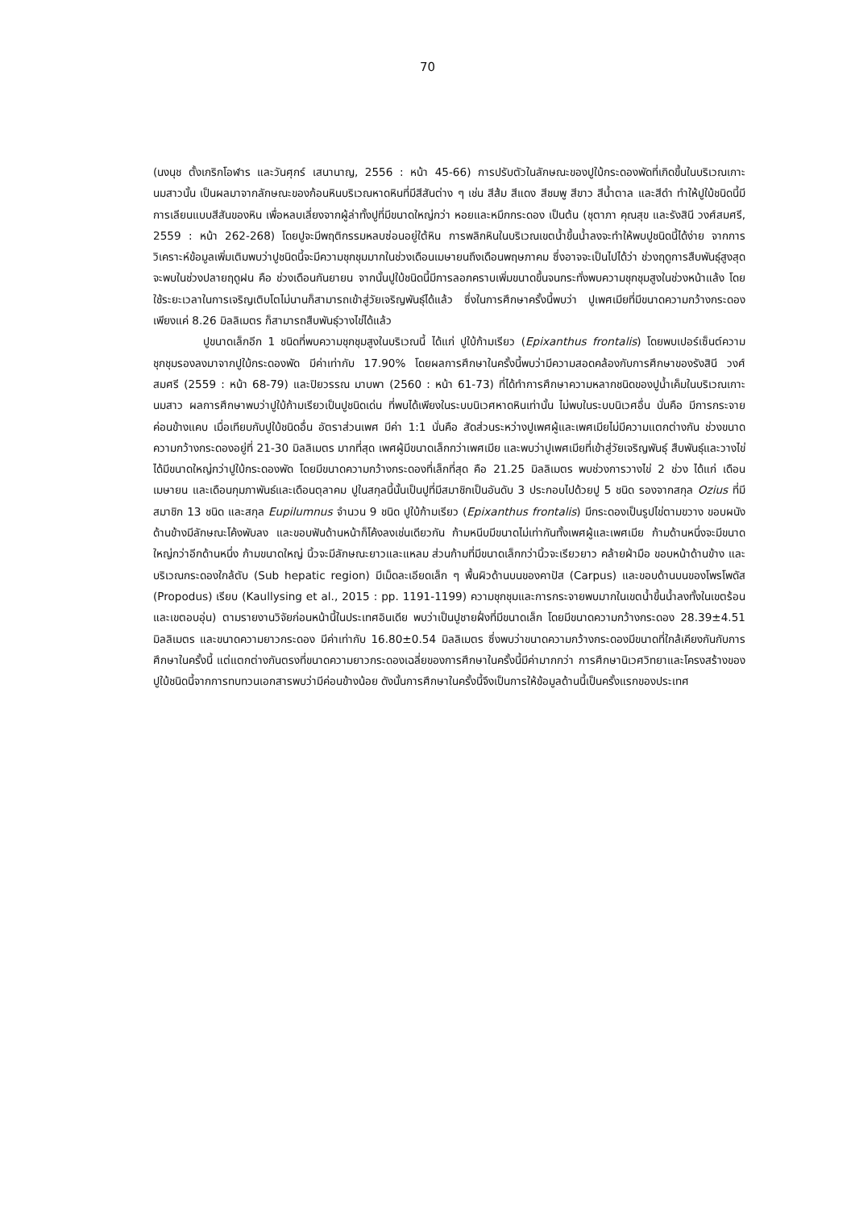70
(นงนุช ตั้งเกริกโอฬาร และวันศุกร์ เสนานาญ, 2556 : หน้า 45-66) การปรับตัวในลักษณะของปูใบ้กระดองพัดที่เกิดขึ้นในบริเวณเกาะนมสาวนั้น เป็นผลมาจากลักษณะของก้อนหินบริเวณหาดหินที่มีสีสันต่าง ๆ เช่น สีส้ม สีแดง สีชมพู สีขาว สีน้ำตาล และสีดำ ทำให้ปูใบ้ชนิดนี้มีการเลียนแบบสีสันของหิน เพื่อหลบเลี่ยงจากผู้ล่าทั้งปูที่มีขนาดใหญ่กว่า หอยและหมึกกระดอง เป็นต้น (ชุตาภา คุณสุข และรังสินี วงศ์สมศรี, 2559 : หน้า 262-268) โดยปูจะมีพฤติกรรมหลบซ่อนอยู่ใต้หิน การพลิกหินในบริเวณเขตน้ำขึ้นน้ำลงจะทำให้พบปูชนิดนี้ได้ง่าย จากการวิเคราะห์ข้อมูลเพิ่มเติมพบว่าปูชนิดนี้จะมีความชุกชุมมากในช่วงเดือนเมษายนถึงเดือนพฤษภาคม ซึ่งอาจจะเป็นไปได้ว่า ช่วงฤดูการสืบพันธุ์สูงสุดจะพบในช่วงปลายฤดูฝน คือ ช่วงเดือนกันยายน จากนั้นปูใบ้ชนิดนี้มีการลอกคราบเพิ่มขนาดขึ้นจนกระทั่งพบความชุกชุมสูงในช่วงหน้าแล้ง โดยใช้ระยะเวลาในการเจริญเติบโตไม่นานก็สามารถเข้าสู่วัยเจริญพันธุ์ได้แล้ว ซึ่งในการศึกษาครั้งนี้พบว่า ปูเพศเมียที่มีขนาดความกว้างกระดองเพียงแค่ 8.26 มิลลิเมตร ก็สามารถสืบพันธุ์วางไข่ได้แล้ว
ปูขนาดเล็กอีก 1 ชนิดที่พบความชุกชุมสูงในบริเวณนี้ ได้แก่ ปูใบ้ก้ามเรียว (Epixanthus frontalis) โดยพบเปอร์เซ็นต์ความชุกชุมรองลงมาจากปูใบ้กระดองพัด มีค่าเท่ากับ 17.90% โดยผลการศึกษาในครั้งนี้พบว่ามีความสอดคล้องกับการศึกษาของรังสินี วงศ์สมศรี (2559 : หน้า 68-79) และปิยวรรณ มาบพา (2560 : หน้า 61-73) ที่ได้ทำการศึกษาความหลากชนิดของปูน้ำเค็มในบริเวณเกาะนมสาว ผลการศึกษาพบว่าปูใบ้ก้ามเรียวเป็นปูชนิดเด่น ที่พบได้เพียงในระบบนิเวศหาดหินเท่านั้น ไม่พบในระบบนิเวศอื่น นั่นคือ มีการกระจายค่อนข้างแคบ เมื่อเทียบกับปูใบ้ชนิดอื่น อัตราส่วนเพศ มีค่า 1:1 นั่นคือ สัดส่วนระหว่างปูเพศผู้และเพศเมียไม่มีความแตกต่างกัน ช่วงขนาดความกว้างกระดองอยู่ที่ 21-30 มิลลิเมตร มากที่สุด เพศผู้มีขนาดเล็กกว่าเพศเมีย และพบว่าปูเพศเมียที่เข้าสู่วัยเจริญพันธุ์ สืบพันธุ์และวางไข่ได้มีขนาดใหญ่กว่าปูใบ้กระดองพัด โดยมีขนาดความกว้างกระดองที่เล็กที่สุด คือ 21.25 มิลลิเมตร พบช่วงการวางไข่ 2 ช่วง ได้แก่ เดือนเมษายน และเดือนกุมภาพันธ์และเดือนตุลาคม ปูในสกุลนี้นั้นเป็นปูที่มีสมาชิกเป็นอันดับ 3 ประกอบไปด้วยปู 5 ชนิด รองจากสกุล Ozius ที่มีสมาชิก 13 ชนิด และสกุล Eupilumnus จำนวน 9 ชนิด ปูใบ้ก้ามเรียว (Epixanthus frontalis) มีกระดองเป็นรูปไข่ตามขวาง ขอบผนังด้านข้างมีลักษณะโค้งพับลง และขอบฟันด้านหน้าก็โค้งลงเช่นเดียวกัน ก้ามหนีบมีขนาดไม่เท่ากันทั้งเพศผู้และเพศเมีย ก้ามด้านหนึ่งจะมีขนาดใหญ่กว่าอีกด้านหนึ่ง ก้ามขนาดใหญ่ นิ้วจะมีลักษณะยาวและแหลม ส่วนก้ามที่มีขนาดเล็กกว่านิ้วจะเรียวยาว คล้ายฝ่ามือ ขอบหน้าด้านข้าง และบริเวณกระดองใกล้ตับ (Sub hepatic region) มีเม็ดละเอียดเล็ก ๆ พื้นผิวด้านบนของคาปัส (Carpus) และขอบด้านบนของโพรโพดัส (Propodus) เรียบ (Kaullysing et al., 2015 : pp. 1191-1199) ความชุกชุมและการกระจายพบมากในเขตน้ำขึ้นน้ำลงทั้งในเขตร้อนและเขตอบอุ่น) ตามรายงานวิจัยก่อนหน้านี้ในประเทศอินเดีย พบว่าเป็นปูชายฝั่งที่มีขนาดเล็ก โดยมีขนาดความกว้างกระดอง 28.39±4.51 มิลลิเมตร และขนาดความยาวกระดอง มีค่าเท่ากับ 16.80±0.54 มิลลิเมตร ซึ่งพบว่าขนาดความกว้างกระดองมีขนาดที่ใกล้เคียงกันกับการศึกษาในครั้งนี้ แต่แตกต่างกันตรงที่ขนาดความยาวกระดองเฉลี่ยของการศึกษาในครั้งนี้มีค่ามากกว่า การศึกษานิเวศวิทยาและโครงสร้างของปูใบ้ชนิดนี้จากการทบทวนเอกสารพบว่ามีค่อนข้างน้อย ดังนั้นการศึกษาในครั้งนี้จึงเป็นการให้ข้อมูลด้านนี้เป็นครั้งแรกของประเทศ